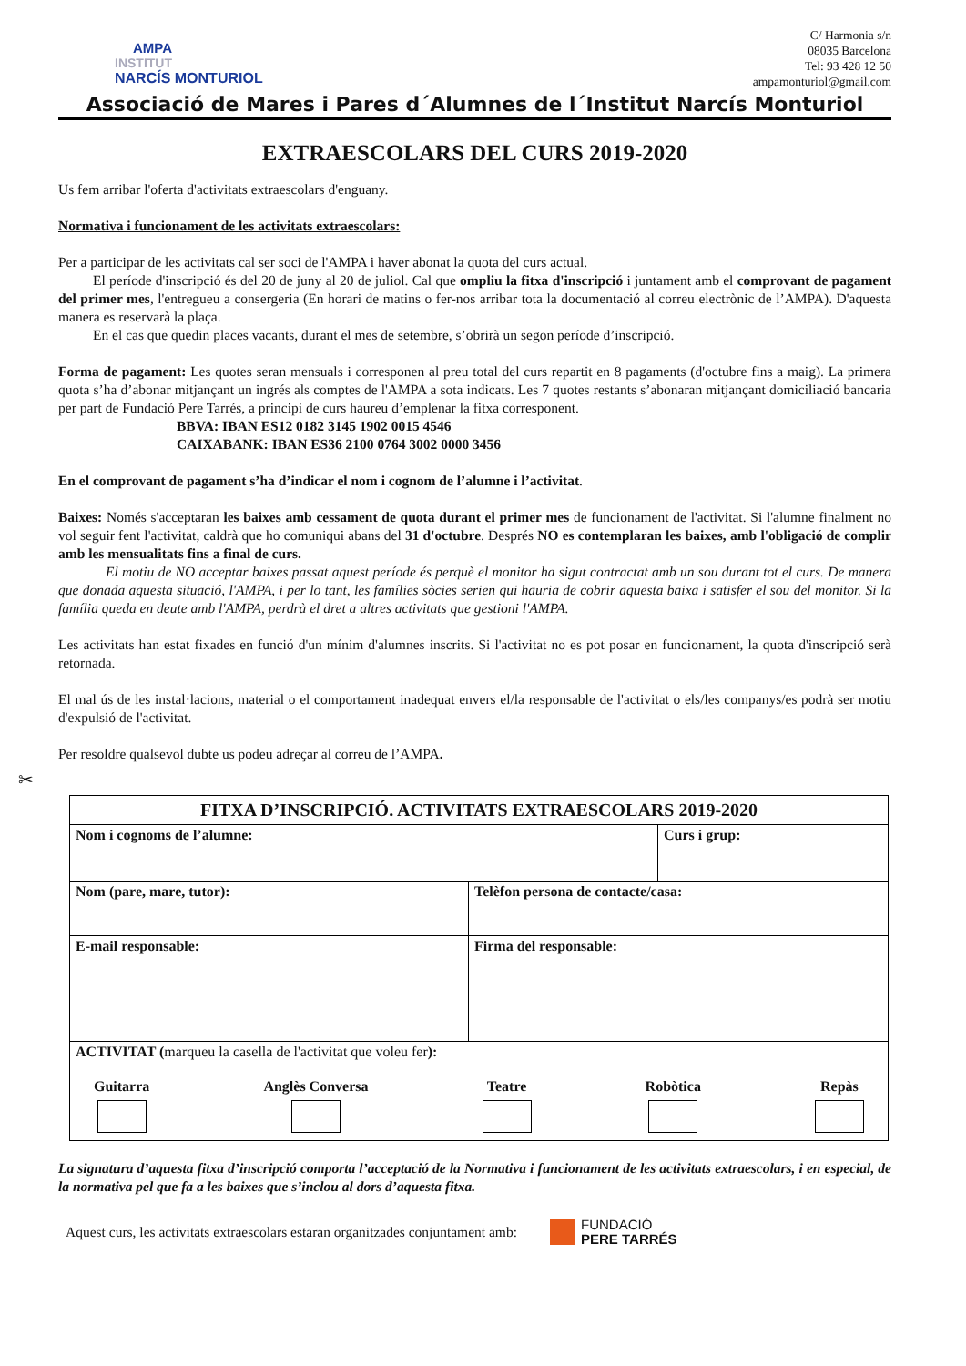AMPA
INSTITUT
NARCÍS MONTURIOL
C/ Harmonia s/n
08035 Barcelona
Tel: 93 428 12 50
ampamonturiol@gmail.com
Associació de Mares i Pares d´Alumnes de l´Institut Narcís Monturiol
EXTRAESCOLARS DEL CURS 2019-2020
Us fem arribar l'oferta d'activitats extraescolars d'enguany.
Normativa i funcionament de les activitats extraescolars:
Per a participar de les activitats cal ser soci de l'AMPA i haver abonat la quota del curs actual.
El període d'inscripció és del 20 de juny al 20 de juliol. Cal que ompliu la fitxa d'inscripció i juntament amb el comprovant de pagament del primer mes, l'entregueu a consergeria (En horari de matins o fer-nos arribar tota la documentació al correu electrònic de l’AMPA). D'aquesta manera es reservarà la plaça.
En el cas que quedin places vacants, durant el mes de setembre, s’obrirà un segon període d’inscripció.
Forma de pagament: Les quotes seran mensuals i corresponen al preu total del curs repartit en 8 pagaments (d'octubre fins a maig). La primera quota s’ha d’abonar mitjançant un ingrés als comptes de l'AMPA a sota indicats. Les 7 quotes restants s’abonaran mitjançant domiciliació bancaria per part de Fundació Pere Tarrés, a principi de curs haureu d’emplenar la fitxa corresponent.
BBVA: IBAN ES12 0182 3145 1902 0015 4546
CAIXABANK: IBAN ES36 2100 0764 3002 0000 3456
En el comprovant de pagament s’ha d’indicar el nom i cognom de l’alumne i l’activitat.
Baixes: Només s'acceptaran les baixes amb cessament de quota durant el primer mes de funcionament de l'activitat. Si l'alumne finalment no vol seguir fent l'activitat, caldrà que ho comuniqui abans del 31 d'octubre. Després NO es contemplaran les baixes, amb l'obligació de complir amb les mensualitats fins a final de curs.
El motiu de NO acceptar baixes passat aquest període és perquè el monitor ha sigut contractat amb un sou durant tot el curs. De manera que donada aquesta situació, l'AMPA, i per lo tant, les famílies sòcies serien qui hauria de cobrir aquesta baixa i satisfer el sou del monitor. Si la família queda en deute amb l'AMPA, perdrà el dret a altres activitats que gestioni l'AMPA.
Les activitats han estat fixades en funció d'un mínim d'alumnes inscrits. Si l'activitat no es pot posar en funcionament, la quota d'inscripció serà retornada.
El mal ús de les instal·lacions, material o el comportament inadequat envers el/la responsable de l'activitat o els/les companys/es podrà ser motiu d'expulsió de l'activitat.
Per resoldre qualsevol dubte us podeu adreçar al correu de l’AMPA.
✂
| FITXA D’INSCRIPCIÓ. ACTIVITATS EXTRAESCOLARS 2019-2020 | | |
| Nom i cognoms de l’alumne: | | Curs i grup: |
| Nom (pare, mare, tutor): | Telèfon persona de contacte/casa: | |
| E-mail responsable: | Firma del responsable: | |
| ACTIVITAT ( marqueu la casella de l'activitat que voleu fer ): Guitarra Anglès Conversa Teatre Robòtica Repàs | | |
La signatura d’aquesta fitxa d’inscripció comporta l’acceptació de la Normativa i funcionament de les activitats extraescolars, i en especial, de la normativa pel que fa a les baixes que s’inclou al dors d’aquesta fitxa.
Aquest curs, les activitats extraescolars estaran organitzades conjuntament amb: FUNDACIÓ
PERE TARRÉS